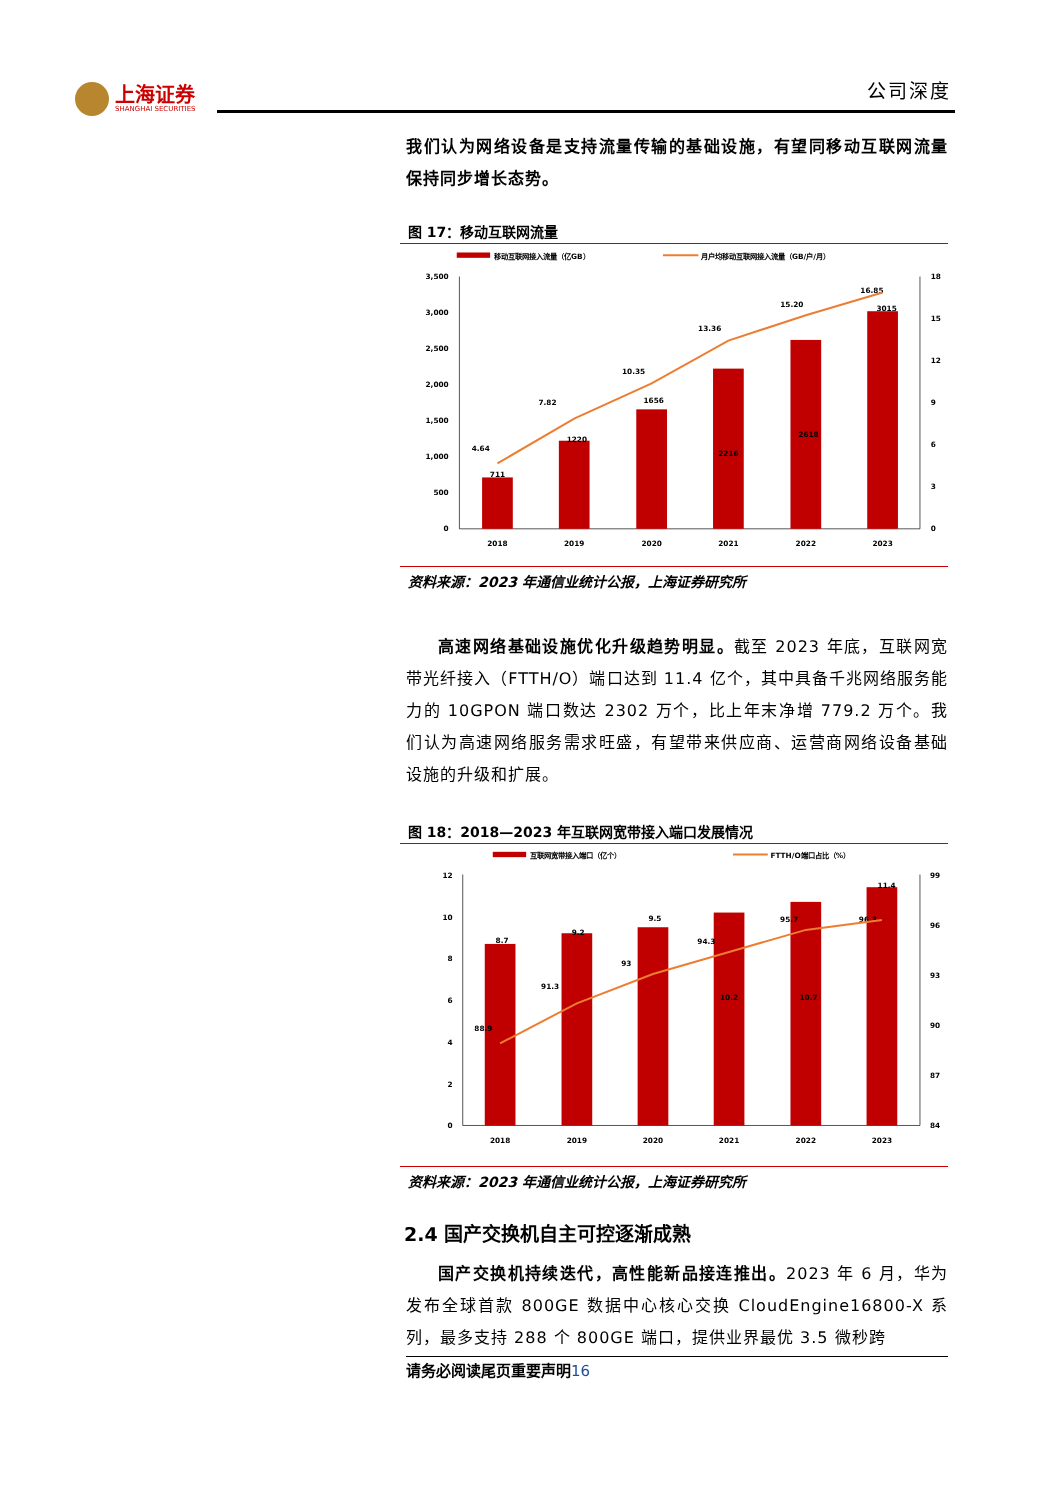上海证券
SHANGHAI SECURITIES
公司深度
我们认为网络设备是支持流量传输的基础设施，有望同移动互联网流量保持同步增长态势。
图 17：移动互联网流量
移动互联网接入流量（亿GB）
月户均移动互联网接入流量（GB/户/月）
3,500
3,000
2,500
2,000
1,500
1,000
500
0
18
15
12
9
6
3
0
2018
2019
2020
2021
2022
2023
711
1220
1656
2216
2618
3015
4.64
7.82
10.35
13.36
15.20
16.85
资料来源：2023 年通信业统计公报，上海证券研究所
高速网络基础设施优化升级趋势明显。截至 2023 年底，互联网宽带光纤接入（FTTH/O）端口达到 11.4 亿个，其中具备千兆网络服务能力的 10GPON 端口数达 2302 万个，比上年末净增 779.2 万个。我们认为高速网络服务需求旺盛，有望带来供应商、运营商网络设备基础设施的升级和扩展。
图 18：2018—2023 年互联网宽带接入端口发展情况
互联网宽带接入端口（亿个）
FTTH/O端口占比（%）
12
10
8
6
4
2
0
99
96
93
90
87
84
2018
2019
2020
2021
2022
2023
8.7
9.2
9.5
10.2
10.7
11.4
88.9
91.3
93
94.3
95.7
96.3
资料来源：2023 年通信业统计公报，上海证券研究所
2.4 国产交换机自主可控逐渐成熟
国产交换机持续迭代，高性能新品接连推出。2023 年 6 月，华为发布全球首款 800GE 数据中心核心交换 CloudEngine16800-X 系列，最多支持 288 个 800GE 端口，提供业界最优 3.5 微秒跨
请务必阅读尾页重要声明16